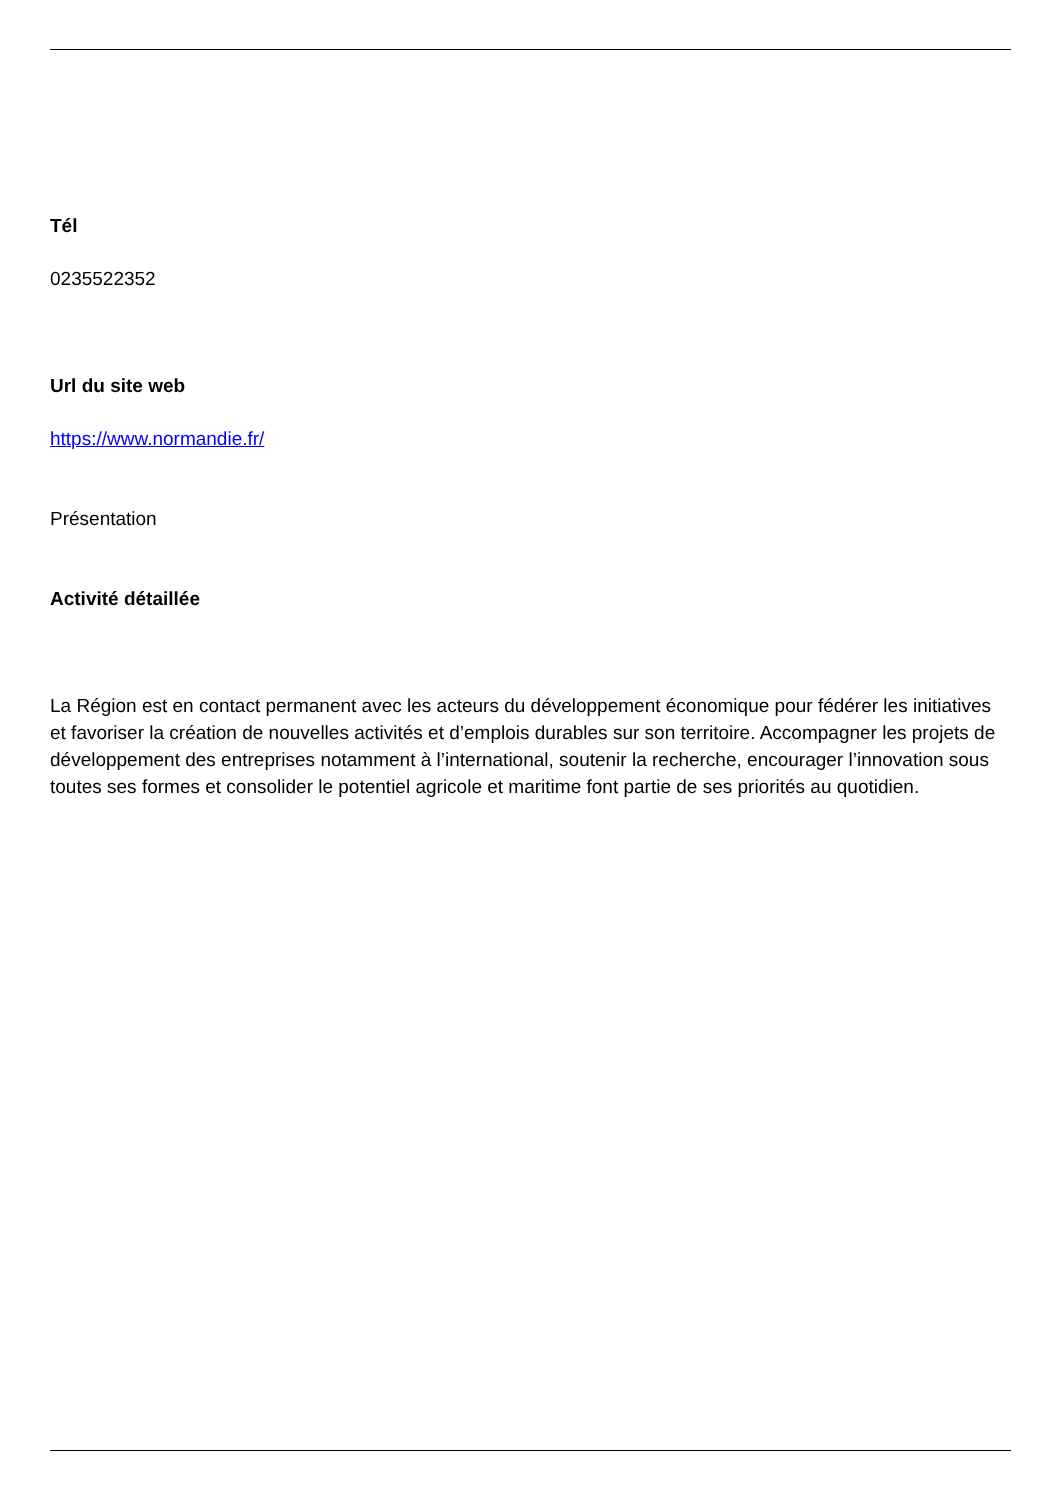Tél
0235522352
Url du site web
https://www.normandie.fr/
Présentation
Activité détaillée
La Région est en contact permanent avec les acteurs du développement économique pour fédérer les initiatives et favoriser la création de nouvelles activités et d’emplois durables sur son territoire. Accompagner les projets de développement des entreprises notamment à l’international, soutenir la recherche, encourager l’innovation sous toutes ses formes et consolider le potentiel agricole et maritime font partie de ses priorités au quotidien.